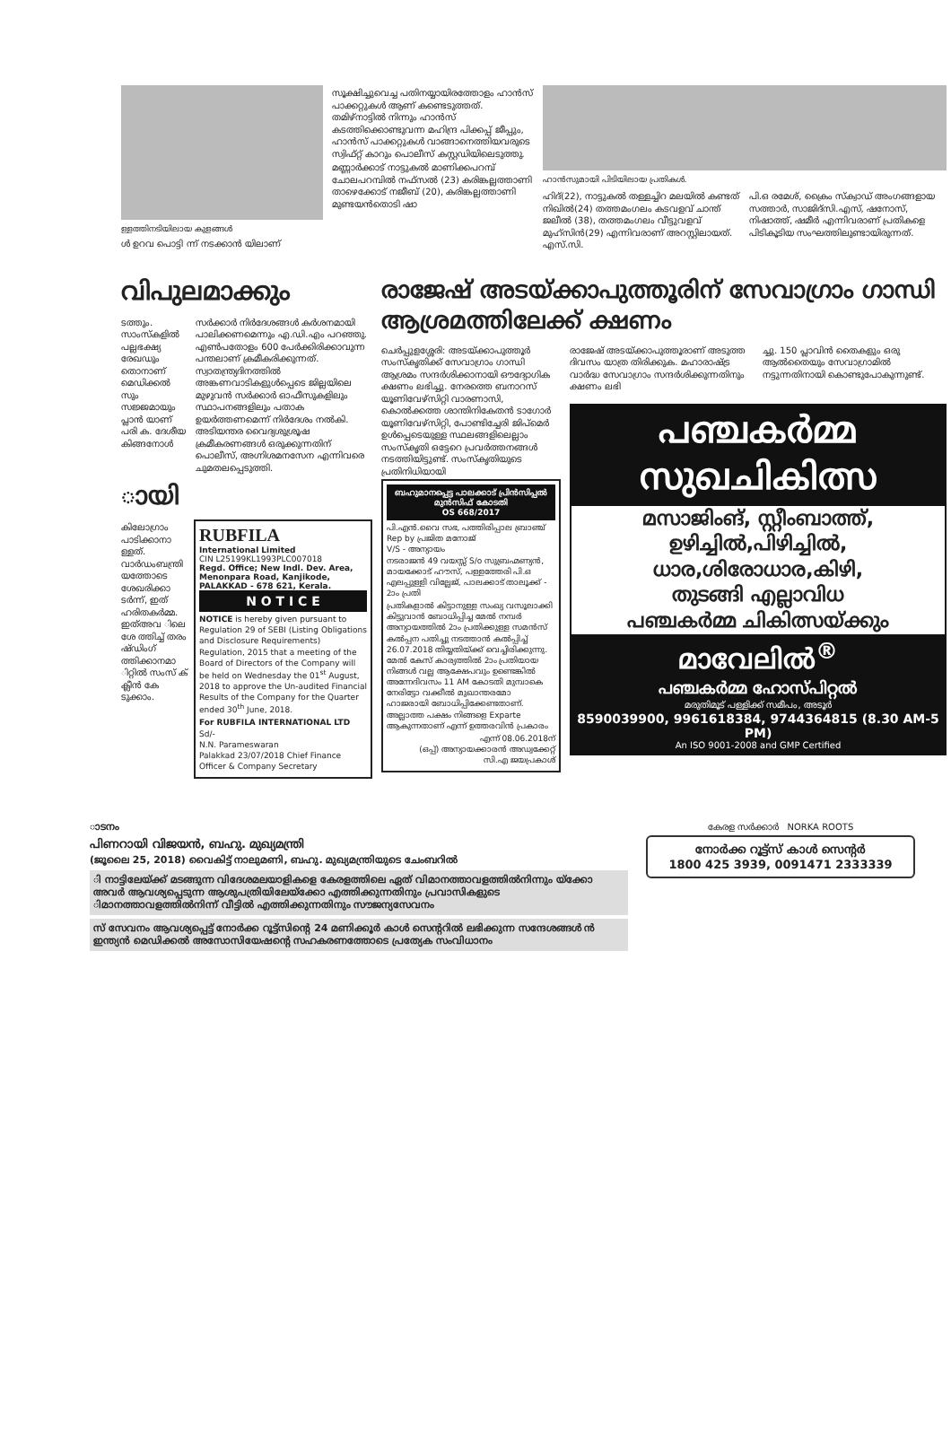ള്ളത്തിനടിയിലായ കുളങ്ങൾ
ൾ ഉറവ പൊട്ടി ന്ന് നടക്കാൻ യിലാണ്
സൂക്ഷിച്ചുവെച്ച പതിനയ്യായിരത്തോളം ഹാൻസ് പാക്കറ്റുകൾ ആണ് കണ്ടെടുത്തത്. തമിഴ്നാട്ടിൽ നിന്നും ഹാൻസ് കടത്തിക്കൊണ്ടുവന്ന മഹിന്ദ്ര പിക്കപ്പ് ജീപ്പും, ഹാൻസ് പാക്കറ്റുകൾ വാങ്ങാനെത്തിയവരുടെ സ്വിഫ്റ്റ് കാറും പൊലീസ് കസ്റ്റഡിയിലെടുത്തു.
മണ്ണാർക്കാട് നാട്ടുകൽ മാണിക്കപറമ്പ് ചോലപറമ്പിൽ നഫ്സൽ (23) കരിങ്കല്ലത്താണി താഴെക്കോട് നജീബ് (20), കരിങ്കല്ലത്താണി മുണ്ടയൻതൊടി ഷാ
ഹാൻസുമായി പിടിയിലായ പ്രതികൾ.
ഹിദ്(22), നാട്ടുകൽ തള്ളച്ചിറ മലയിൽ കണ്ടത് നിഖിൽ(24) തത്തമംഗലം കടവളവ് ചാന്ത് ജലീൽ (38), തത്തമംഗലം വീട്ടുവളവ് മുഹ്സിൻ(29) എന്നിവരാണ് അറസ്റ്റിലായത്. എസ്.സി.
പി.ഒ രമേശ്, ക്രൈം സ്ക്വാഡ് അംഗങ്ങളായ സത്താർ, സാജിദ്സി.എസ്, ഷനോസ്, നിഷാത്ത്, ഷമീർ എന്നിവരാണ് പ്രതികളെ പിടികൂടിയ സംഘത്തിലുണ്ടായിരുന്നത്.
വിപുലമാക്കും
ടത്തും. സാംസ്കളിൽ പല്ലഭക്ഷ്യ രേഖഡും തൊനാണ് മെഡിക്കൽ സും സജ്ജമായും പ്ലാൻ യാണ് പരി ക. ദേശീയ കിങ്ങനോൾ
സർക്കാർ നിർദേശങ്ങൾ കർശനമായി പാലിക്കണമെന്നും എ.ഡി.എം പറഞ്ഞു. എൺപതോളം 600 പേർക്കിരിക്കാവുന്ന പന്തലാണ് ക്രമീകരിക്കുന്നത്. സ്വാതന്ത്ര്യദിനത്തിൽ അങ്കണവാടികളുൾപ്പെടെ ജില്ലയിലെ മുഴുവൻ സർക്കാർ ഓഫീസുകളിലും സ്ഥാപനങ്ങളിലും പതാക ഉയർത്തണമെന്ന് നിർദേശം നൽകി. അടിയന്തര വൈദ്യശുശ്രൂഷ ക്രമീകരണങ്ങൾ ഒരുക്കുന്നതിന് പൊലീസ്, അഗ്നിശമനസേന എന്നിവരെ ചുമതലപ്പെടുത്തി.
ായി
കിലോഗ്രാം പാടിക്കാനാ ള്ളത്. വാർഡംബന്ത്രി യത്തോടെ ശേഖരിക്കാ ടർന്ന്, ഇത് ഹരിതകർമ്മ. ഇത്അവ ിലെ ശേ ത്തിച്ച് തരം ഷ്ഡിംഗ് ത്തിക്കാനമാ ിറ്റിൽ സംസ് ക് ക്ലീൻ കേ ടുക്കാം.
RUBFILA
International Limited
CIN L25199KL1993PLC007018
Regd. Office; New Indl. Dev. Area, Menonpara Road, Kanjikode, PALAKKAD - 678 621, Kerala.
N O T I C E
NOTICE is hereby given pursuant to Regulation 29 of SEBI (Listing Obligations and Disclosure Requirements) Regulation, 2015 that a meeting of the Board of Directors of the Company will be held on Wednesday the 01<sup>st</sup> August, 2018 to approve the Un-audited Financial Results of the Company for the Quarter ended 30<sup>th</sup> June, 2018.
For RUBFILA INTERNATIONAL LTD
Sd/-
N.N. Parameswaran
Palakkad 23/07/2018 Chief Finance Officer & Company Secretary
രാജേഷ് അടയ്ക്കാപുത്തൂരിന് സേവാഗ്രാം ഗാന്ധി ആശ്രമത്തിലേക്ക് ക്ഷണം
ചെർപ്പുളശ്ശേരി: അടയ്ക്കാപുത്തൂർ സംസ്കൃതിക്ക് സേവാഗ്രാം ഗാന്ധി ആശ്രമം സന്ദർശിക്കാനായി ഔദ്യോഗിക ക്ഷണം ലഭിച്ചു. നേരത്തെ ബനാറസ് യൂണിവേഴ്സിറ്റി വാരണാസി, കൊൽക്കത്ത ശാന്തിനികേതൻ ടാഗോർ യൂണിവേഴ്സിറ്റി, പോണ്ടിച്ചേരി ജിപ്മെർ ഉൾപ്പെടെയുള്ള സ്ഥലങ്ങളിലെല്ലാം സംസ്കൃതി ഒട്ടേറെ പ്രവർത്തനങ്ങൾ നടത്തിയിട്ടുണ്ട്. സംസ്കൃതിയുടെ പ്രതിനിധിയായി
ബഹുമാനപ്പെട്ട പാലക്കാട് പ്രിൻസിപ്പൽ മുൻസിഫ് കോടതി
OS 668/2017
പി.എൻ.വൈ സഭ, പത്തിരിപ്പാല ബ്രാഞ്ച് Rep by പ്രജിത മനോജ്
V/S - അന്യായം
നടരാജൻ 49 വയസ്സ് S/o സുബ്രഹ്മണ്യൻ, മായക്കോട് ഹൗസ്, പള്ളത്തേരി പി.ഒ എലപ്പുള്ളി വില്ലേജ്, പാലക്കാട് താലൂക്ക് - 2ാം പ്രതി
പ്രതികളാൽ കിട്ടാനുള്ള സംഖ്യ വസൂലാക്കി കിട്ടുവാൻ ബോധിപ്പിച്ച മേൽ നമ്പർ അന്യായത്തിൽ 2ാം പ്രതിക്കുള്ള സമൻസ് കൽപ്പന പതിച്ചു നടത്താൻ കൽപ്പിച്ച് 26.07.2018 തിയ്യതിയ്ക്ക് വെച്ചിരിക്കുന്നു. മേൽ കേസ് കാര്യത്തിൽ 2ാം പ്രതിയായ നിങ്ങൾ വല്ല ആക്ഷേപവും ഉണ്ടെങ്കിൽ അന്നേദിവസം 11 AM കോടതി മുമ്പാകെ നേരിട്ടോ വക്കീൽ മുഖാന്തരമോ ഹാജരായി ബോധിപ്പിക്കേണ്ടതാണ്. അല്ലാത്ത പക്ഷം നിങ്ങളെ Exparte ആകുന്നതാണ് എന്ന് ഉത്തരവിൻ പ്രകാരം
എന്ന് 08.06.2018ന്
(ഒപ്പ്) അന്യായക്കാരൻ അഡ്വക്കേറ്റ്
സി.എ ജയപ്രകാശ്
രാജേഷ് അടയ്ക്കാപുത്തൂരാണ് അടുത്ത ദിവസം യാത്ര തിരിക്കുക. മഹാരാഷ്ട്ര വാർദ്ധ സേവാഗ്രാം സന്ദർശിക്കുന്നതിനും ക്ഷണം ലഭി
ച്ചു. 150 പ്ലാവിൻ തൈകളും ഒരു ആൽതൈയും സേവാഗ്രാമിൽ നട്ടുന്നതിനായി കൊണ്ടുപോകുന്നുണ്ട്.
പഞ്ചകർമ്മ
സുഖചികിത്സ
മസാജിംങ്, സ്റ്റീംബാത്ത്,
ഉഴിച്ചിൽ,പിഴിച്ചിൽ,
ധാര,ശിരോധാര,കിഴി,
തുടങ്ങി എല്ലാവിധ
പഞ്ചകർമ്മ ചികിത്സയ്ക്കും
മാവേലിൽ<sup>®</sup>
പഞ്ചകർമ്മ ഹോസ്പിറ്റൽ
മരുതിമൂട് പള്ളിക്ക് സമീപം, അടൂർ
8590039900, 9961618384, 9744364815 (8.30 AM-5 PM)
An ISO 9001-2008 and GMP Certified
ാടനം
പിണറായി വിജയൻ, ബഹു. മുഖ്യമന്ത്രി
(ജൂലൈ 25, 2018) വൈകിട്ട് നാലുമണി, ബഹു. മുഖ്യമന്ത്രിയുടെ ചേംബറിൽ
ി നാട്ടിലേയ്ക്ക് മടങ്ങുന്ന വിദേശമലയാളികളെ കേരളത്തിലെ ഏത് വിമാനത്താവളത്തിൽനിന്നും യ്ക്കോ അവർ ആവശ്യപ്പെടുന്ന ആശുപത്രിയിലേയ്ക്കോ എത്തിക്കുന്നതിനും പ്രവാസികളുടെ ിമാനത്താവളത്തിൽനിന്ന് വീട്ടിൽ എത്തിക്കുന്നതിനും സൗജന്യസേവനം
സ് സേവനം ആവശ്യപ്പെട്ട് നോർക്ക റൂട്ട്സിന്റെ 24 മണിക്കൂർ കാൾ സെന്ററിൽ ലഭിക്കുന്ന സന്ദേശങ്ങൾ ൻ ഇന്ത്യൻ മെഡിക്കൽ അസോസിയേഷന്റെ സഹകരണത്തോടെ പ്രത്യേക സംവിധാനം
കേരള സർക്കാർ NORKA ROOTS
നോർക്ക റൂട്ട്സ് കാൾ സെന്റർ
1800 425 3939, 0091471 2333339